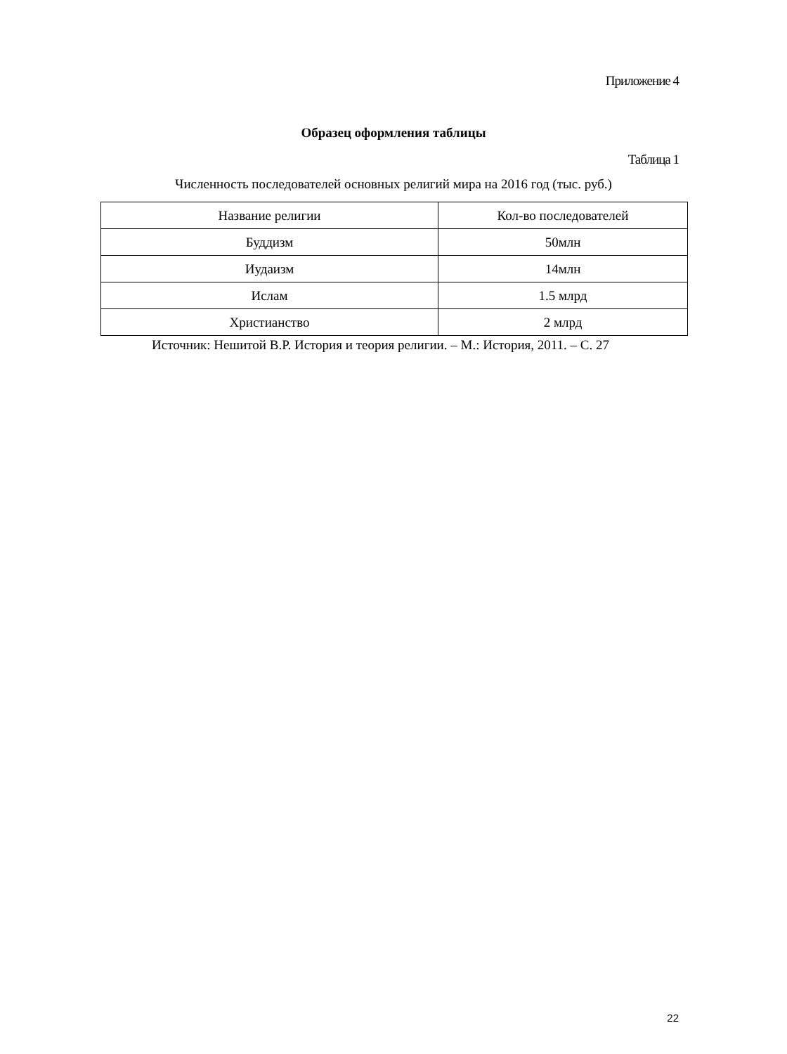Приложение 4
Образец оформления таблицы
Таблица 1
Численность последователей основных религий мира на 2016 год (тыс. руб.)
| Название религии | Кол-во последователей |
| --- | --- |
| Буддизм | 50млн |
| Иудаизм | 14млн |
| Ислам | 1.5 млрд |
| Христианство | 2 млрд |
Источник: Нешитой В.Р. История и теория религии. – М.: История, 2011. – С. 27
22